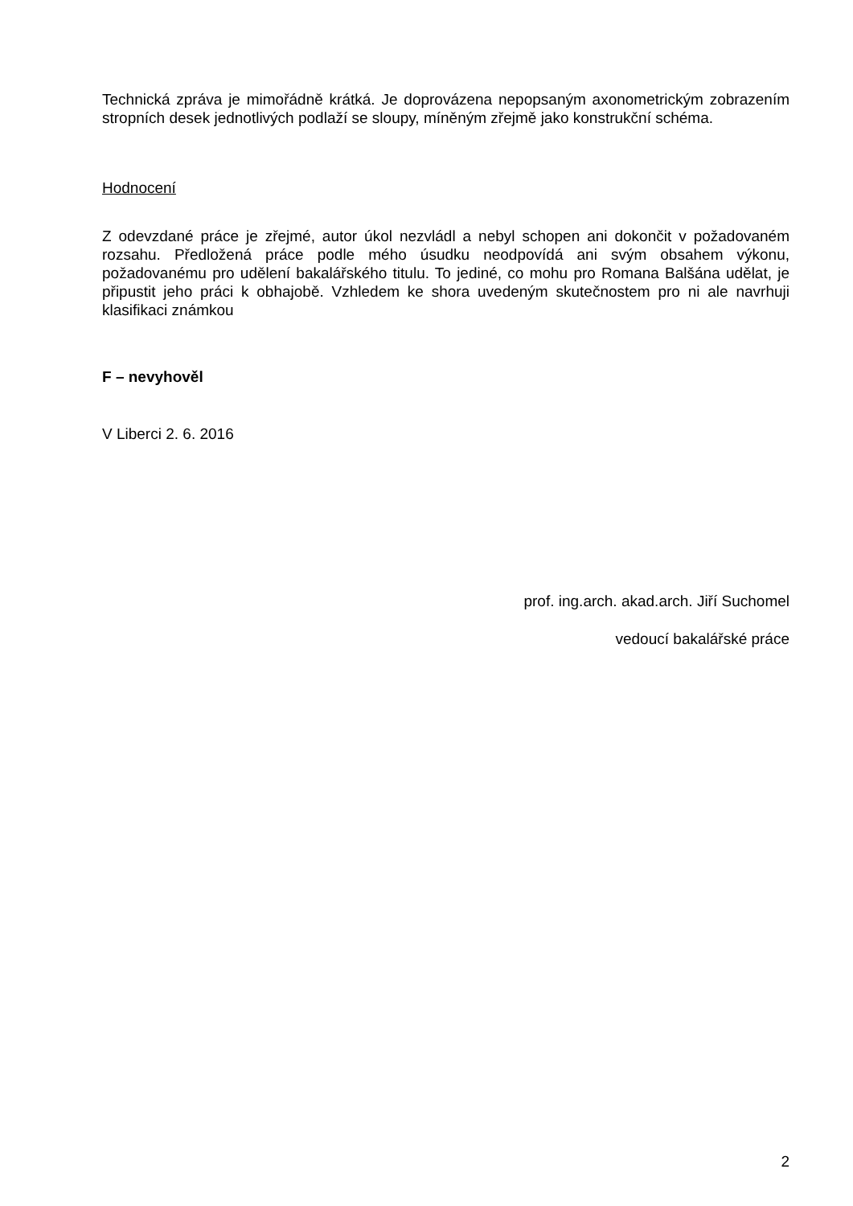Technická zpráva je mimořádně krátká. Je doprovázena nepopsaným axonometrickým zobrazením stropních desek jednotlivých podlaží se sloupy, míněným zřejmě jako konstrukční schéma.
Hodnocení
Z odevzdané práce je zřejmé, autor úkol nezvládl a nebyl schopen ani dokončit v požadovaném rozsahu. Předložená práce podle mého úsudku neodpovídá ani svým obsahem výkonu, požadovanému pro udělení bakalářského titulu. To jediné, co mohu pro Romana Balšána udělat, je připustit jeho práci k obhajobě. Vzhledem ke shora uvedeným skutečnostem pro ni ale navrhuji klasifikaci známkou
F – nevyhověl
V Liberci 2. 6. 2016
prof. ing.arch. akad.arch. Jiří Suchomel
vedoucí bakalářské práce
2